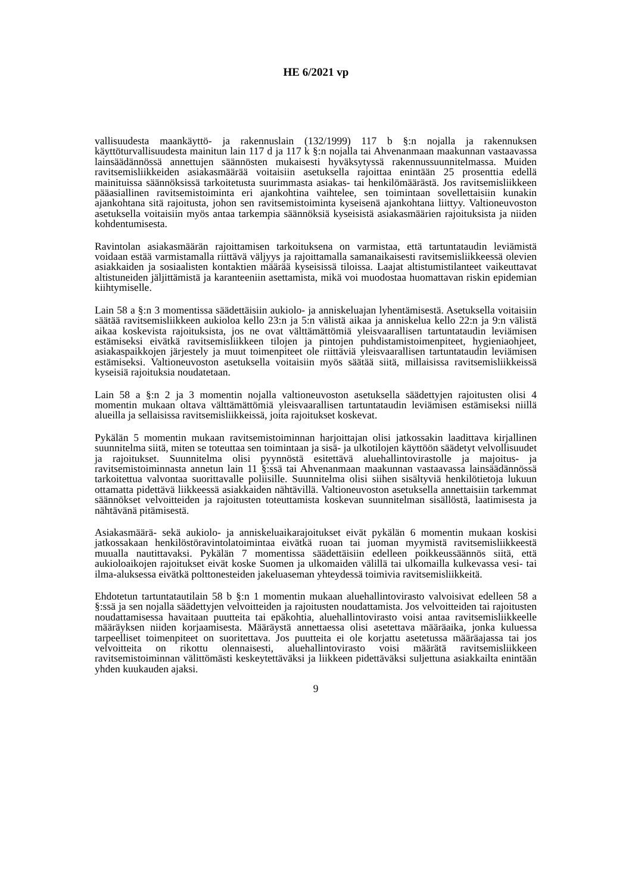HE 6/2021 vp
vallisuudesta maankäyttö- ja rakennuslain (132/1999) 117 b §:n nojalla ja rakennuksen käyttöturvallisuudesta mainitun lain 117 d ja 117 k §:n nojalla tai Ahvenanmaan maakunnan vastaavassa lainsäädännössä annettujen säännösten mukaisesti hyväksytyssä rakennussuunnitelmassa. Muiden ravitsemisliikkeiden asiakasmäärää voitaisiin asetuksella rajoittaa enintään 25 prosenttia edellä mainituissa säännöksissä tarkoitetusta suurimmasta asiakas- tai henkilömäärästä. Jos ravitsemisliikkeen pääasiallinen ravitsemistoiminta eri ajankohtina vaihtelee, sen toimintaan sovellettaisiin kunakin ajankohtana sitä rajoitusta, johon sen ravitsemistoiminta kyseisenä ajankohtana liittyy. Valtioneuvoston asetuksella voitaisiin myös antaa tarkempia säännöksiä kyseisistä asiakasmäärien rajoituksista ja niiden kohdentumisesta.
Ravintolan asiakasmäärän rajoittamisen tarkoituksena on varmistaa, että tartuntataudin leviämistä voidaan estää varmistamalla riittävä väljyys ja rajoittamalla samanaikaisesti ravitsemisliikkeessä olevien asiakkaiden ja sosiaalisten kontaktien määrää kyseisissä tiloissa. Laajat altistumistilanteet vaikeuttavat altistuneiden jäljittämistä ja karanteeniin asettamista, mikä voi muodostaa huomattavan riskin epidemian kiihtymiselle.
Lain 58 a §:n 3 momentissa säädettäisiin aukiolo- ja anniskeluajan lyhentämisestä. Asetuksella voitaisiin säätää ravitsemisliikkeen aukioloa kello 23:n ja 5:n välistä aikaa ja anniskelua kello 22:n ja 9:n välistä aikaa koskevista rajoituksista, jos ne ovat välttämättömiä yleisvaarallisen tartuntataudin leviämisen estämiseksi eivätkä ravitsemisliikkeen tilojen ja pintojen puhdistamistoimenpiteet, hygieniaohjeet, asiakaspaikkojen järjestely ja muut toimenpiteet ole riittäviä yleisvaarallisen tartuntataudin leviämisen estämiseksi. Valtioneuvoston asetuksella voitaisiin myös säätää siitä, millaisissa ravitsemisliikkeissä kyseisiä rajoituksia noudatetaan.
Lain 58 a §:n 2 ja 3 momentin nojalla valtioneuvoston asetuksella säädettyjen rajoitusten olisi 4 momentin mukaan oltava välttämättömiä yleisvaarallisen tartuntataudin leviämisen estämiseksi niillä alueilla ja sellaisissa ravitsemisliikkeissä, joita rajoitukset koskevat.
Pykälän 5 momentin mukaan ravitsemistoiminnan harjoittajan olisi jatkossakin laadittava kirjallinen suunnitelma siitä, miten se toteuttaa sen toimintaan ja sisä- ja ulkotilojen käyttöön säädetyt velvollisuudet ja rajoitukset. Suunnitelma olisi pyynnöstä esitettävä aluehallintovirastolle ja majoitus- ja ravitsemistoiminnasta annetun lain 11 §:ssä tai Ahvenanmaan maakunnan vastaavassa lainsäädännössä tarkoitettua valvontaa suorittavalle poliisille. Suunnitelma olisi siihen sisältyviä henkilötietoja lukuun ottamatta pidettävä liikkeessä asiakkaiden nähtävillä. Valtioneuvoston asetuksella annettaisiin tarkemmat säännökset velvoitteiden ja rajoitusten toteuttamista koskevan suunnitelman sisällöstä, laatimisesta ja nähtävänä pitämisestä.
Asiakasmäärä- sekä aukiolo- ja anniskeluaikarajoitukset eivät pykälän 6 momentin mukaan koskisi jatkossakaan henkilöstöravintolatoimintaa eivätkä ruoan tai juoman myymistä ravitsemisliikkeestä muualla nautittavaksi. Pykälän 7 momentissa säädettäisiin edelleen poikkeussäännös siitä, että aukioloaikojen rajoitukset eivät koske Suomen ja ulkomaiden välillä tai ulkomailla kulkevassa vesi- tai ilma-aluksessa eivätkä polttonesteiden jakeluaseman yhteydessä toimivia ravitsemisliikkeitä.
Ehdotetun tartuntatautilain 58 b §:n 1 momentin mukaan aluehallintovirasto valvoisivat edelleen 58 a §:ssä ja sen nojalla säädettyjen velvoitteiden ja rajoitusten noudattamista. Jos velvoitteiden tai rajoitusten noudattamisessa havaitaan puutteita tai epäkohtia, aluehallintovirasto voisi antaa ravitsemisliikkeelle määräyksen niiden korjaamisesta. Määräystä annettaessa olisi asetettava määräaika, jonka kuluessa tarpeelliset toimenpiteet on suoritettava. Jos puutteita ei ole korjattu asetetussa määräajassa tai jos velvoitteita on rikottu olennaisesti, aluehallintovirasto voisi määrätä ravitsemisliikkeen ravitsemistoiminnan välittömästi keskeytettäväksi ja liikkeen pidettäväksi suljettuna asiakkailta enintään yhden kuukauden ajaksi.
9